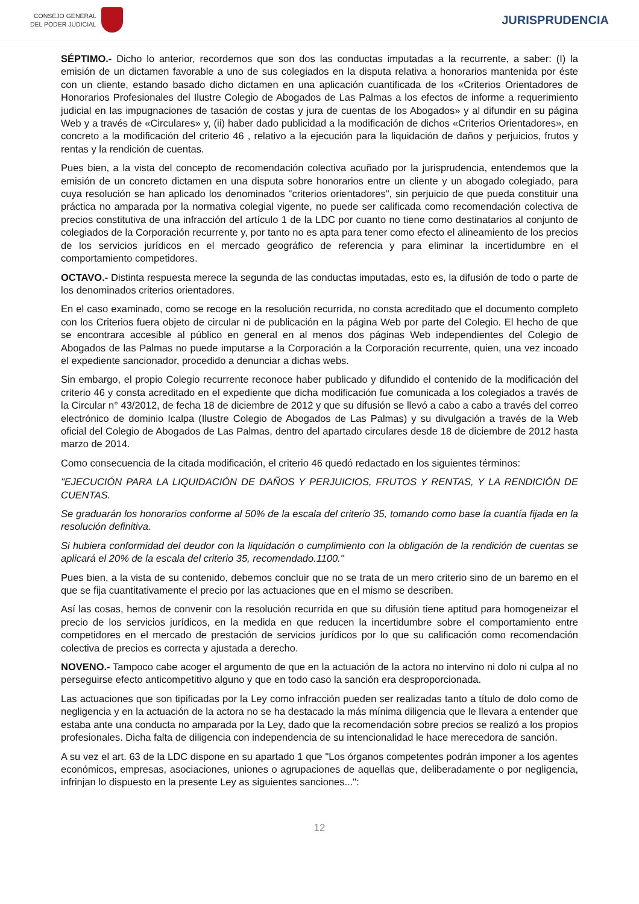CONSEJO GENERAL
DEL PODER JUDICIAL
JURISPRUDENCIA
SÉPTIMO.- Dicho lo anterior, recordemos que son dos las conductas imputadas a la recurrente, a saber: (I) la emisión de un dictamen favorable a uno de sus colegiados en la disputa relativa a honorarios mantenida por éste con un cliente, estando basado dicho dictamen en una aplicación cuantificada de los «Criterios Orientadores de Honorarios Profesionales del Ilustre Colegio de Abogados de Las Palmas a los efectos de informe a requerimiento judicial en las impugnaciones de tasación de costas y jura de cuentas de los Abogados» y al difundir en su página Web y a través de «Circulares» y, (ii) haber dado publicidad a la modificación de dichos «Criterios Orientadores», en concreto a la modificación del criterio 46 , relativo a la ejecución para la liquidación de daños y perjuicios, frutos y rentas y la rendición de cuentas.
Pues bien, a la vista del concepto de recomendación colectiva acuñado por la jurisprudencia, entendemos que la emisión de un concreto dictamen en una disputa sobre honorarios entre un cliente y un abogado colegiado, para cuya resolución se han aplicado los denominados "criterios orientadores", sin perjuicio de que pueda constituir una práctica no amparada por la normativa colegial vigente, no puede ser calificada como recomendación colectiva de precios constitutiva de una infracción del artículo 1 de la LDC por cuanto no tiene como destinatarios al conjunto de colegiados de la Corporación recurrente y, por tanto no es apta para tener como efecto el alineamiento de los precios de los servicios jurídicos en el mercado geográfico de referencia y para eliminar la incertidumbre en el comportamiento competidores.
OCTAVO.- Distinta respuesta merece la segunda de las conductas imputadas, esto es, la difusión de todo o parte de los denominados criterios orientadores.
En el caso examinado, como se recoge en la resolución recurrida, no consta acreditado que el documento completo con los Criterios fuera objeto de circular ni de publicación en la página Web por parte del Colegio. El hecho de que se encontrara accesible al público en general en al menos dos páginas Web independientes del Colegio de Abogados de las Palmas no puede imputarse a la Corporación a la Corporación recurrente, quien, una vez incoado el expediente sancionador, procedido a denunciar a dichas webs.
Sin embargo, el propio Colegio recurrente reconoce haber publicado y difundido el contenido de la modificación del criterio 46 y consta acreditado en el expediente que dicha modificación fue comunicada a los colegiados a través de la Circular n° 43/2012, de fecha 18 de diciembre de 2012 y que su difusión se llevó a cabo a cabo a través del correo electrónico de dominio Icalpa (Ilustre Colegio de Abogados de Las Palmas) y su divulgación a través de la Web oficial del Colegio de Abogados de Las Palmas, dentro del apartado circulares desde 18 de diciembre de 2012 hasta marzo de 2014.
Como consecuencia de la citada modificación, el criterio 46 quedó redactado en los siguientes términos:
"EJECUCIÓN PARA LA LIQUIDACIÓN DE DAÑOS Y PERJUICIOS, FRUTOS Y RENTAS, Y LA RENDICIÓN DE CUENTAS.
Se graduarán los honorarios conforme al 50% de la escala del criterio 35, tomando como base la cuantía fijada en la resolución definitiva.
Si hubiera conformidad del deudor con la liquidación o cumplimiento con la obligación de la rendición de cuentas se aplicará el 20% de la escala del criterio 35, recomendado.1100."
Pues bien, a la vista de su contenido, debemos concluir que no se trata de un mero criterio sino de un baremo en el que se fija cuantitativamente el precio por las actuaciones que en el mismo se describen.
Así las cosas, hemos de convenir con la resolución recurrida en que su difusión tiene aptitud para homogeneizar el precio de los servicios jurídicos, en la medida en que reducen la incertidumbre sobre el comportamiento entre competidores en el mercado de prestación de servicios jurídicos por lo que su calificación como recomendación colectiva de precios es correcta y ajustada a derecho.
NOVENO.- Tampoco cabe acoger el argumento de que en la actuación de la actora no intervino ni dolo ni culpa al no perseguirse efecto anticompetitivo alguno y que en todo caso la sanción era desproporcionada.
Las actuaciones que son tipificadas por la Ley como infracción pueden ser realizadas tanto a título de dolo como de negligencia y en la actuación de la actora no se ha destacado la más mínima diligencia que le llevara a entender que estaba ante una conducta no amparada por la Ley, dado que la recomendación sobre precios se realizó a los propios profesionales. Dicha falta de diligencia con independencia de su intencionalidad le hace merecedora de sanción.
A su vez el art. 63 de la LDC dispone en su apartado 1 que "Los órganos competentes podrán imponer a los agentes económicos, empresas, asociaciones, uniones o agrupaciones de aquellas que, deliberadamente o por negligencia, infrinjan lo dispuesto en la presente Ley as siguientes sanciones...":
12